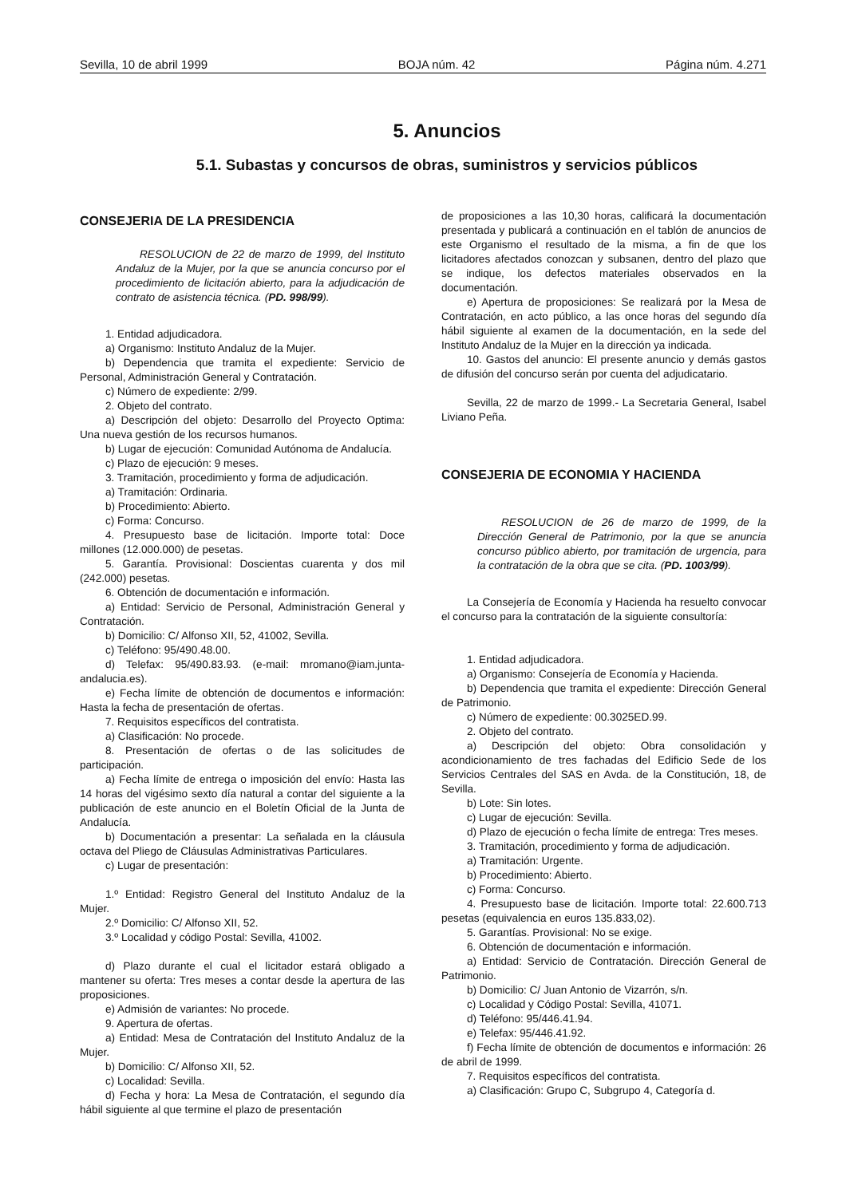Sevilla, 10 de abril 1999 BOJA núm. 42 Página núm. 4.271
5. Anuncios
5.1. Subastas y concursos de obras, suministros y servicios públicos
CONSEJERIA DE LA PRESIDENCIA
RESOLUCION de 22 de marzo de 1999, del Instituto Andaluz de la Mujer, por la que se anuncia concurso por el procedimiento de licitación abierto, para la adjudicación de contrato de asistencia técnica. (PD. 998/99).
1. Entidad adjudicadora.
a) Organismo: Instituto Andaluz de la Mujer.
b) Dependencia que tramita el expediente: Servicio de Personal, Administración General y Contratación.
c) Número de expediente: 2/99.
2. Objeto del contrato.
a) Descripción del objeto: Desarrollo del Proyecto Optima: Una nueva gestión de los recursos humanos.
b) Lugar de ejecución: Comunidad Autónoma de Andalucía.
c) Plazo de ejecución: 9 meses.
3. Tramitación, procedimiento y forma de adjudicación.
a) Tramitación: Ordinaria.
b) Procedimiento: Abierto.
c) Forma: Concurso.
4. Presupuesto base de licitación. Importe total: Doce millones (12.000.000) de pesetas.
5. Garantía. Provisional: Doscientas cuarenta y dos mil (242.000) pesetas.
6. Obtención de documentación e información.
a) Entidad: Servicio de Personal, Administración General y Contratación.
b) Domicilio: C/ Alfonso XII, 52, 41002, Sevilla.
c) Teléfono: 95/490.48.00.
d) Telefax: 95/490.83.93. (e-mail: mromano@iam.junta-andalucia.es).
e) Fecha límite de obtención de documentos e información: Hasta la fecha de presentación de ofertas.
7. Requisitos específicos del contratista.
a) Clasificación: No procede.
8. Presentación de ofertas o de las solicitudes de participación.
a) Fecha límite de entrega o imposición del envío: Hasta las 14 horas del vigésimo sexto día natural a contar del siguiente a la publicación de este anuncio en el Boletín Oficial de la Junta de Andalucía.
b) Documentación a presentar: La señalada en la cláusula octava del Pliego de Cláusulas Administrativas Particulares.
c) Lugar de presentación:
1.º Entidad: Registro General del Instituto Andaluz de la Mujer.
2.º Domicilio: C/ Alfonso XII, 52.
3.º Localidad y código Postal: Sevilla, 41002.
d) Plazo durante el cual el licitador estará obligado a mantener su oferta: Tres meses a contar desde la apertura de las proposiciones.
e) Admisión de variantes: No procede.
9. Apertura de ofertas.
a) Entidad: Mesa de Contratación del Instituto Andaluz de la Mujer.
b) Domicilio: C/ Alfonso XII, 52.
c) Localidad: Sevilla.
d) Fecha y hora: La Mesa de Contratación, el segundo día hábil siguiente al que termine el plazo de presentación
de proposiciones a las 10,30 horas, calificará la documentación presentada y publicará a continuación en el tablón de anuncios de este Organismo el resultado de la misma, a fin de que los licitadores afectados conozcan y subsanen, dentro del plazo que se indique, los defectos materiales observados en la documentación.
e) Apertura de proposiciones: Se realizará por la Mesa de Contratación, en acto público, a las once horas del segundo día hábil siguiente al examen de la documentación, en la sede del Instituto Andaluz de la Mujer en la dirección ya indicada.
10. Gastos del anuncio: El presente anuncio y demás gastos de difusión del concurso serán por cuenta del adjudicatario.
Sevilla, 22 de marzo de 1999.- La Secretaria General, Isabel Liviano Peña.
CONSEJERIA DE ECONOMIA Y HACIENDA
RESOLUCION de 26 de marzo de 1999, de la Dirección General de Patrimonio, por la que se anuncia concurso público abierto, por tramitación de urgencia, para la contratación de la obra que se cita. (PD. 1003/99).
La Consejería de Economía y Hacienda ha resuelto convocar el concurso para la contratación de la siguiente consultoría:
1. Entidad adjudicadora.
a) Organismo: Consejería de Economía y Hacienda.
b) Dependencia que tramita el expediente: Dirección General de Patrimonio.
c) Número de expediente: 00.3025ED.99.
2. Objeto del contrato.
a) Descripción del objeto: Obra consolidación y acondicionamiento de tres fachadas del Edificio Sede de los Servicios Centrales del SAS en Avda. de la Constitución, 18, de Sevilla.
b) Lote: Sin lotes.
c) Lugar de ejecución: Sevilla.
d) Plazo de ejecución o fecha límite de entrega: Tres meses.
3. Tramitación, procedimiento y forma de adjudicación.
a) Tramitación: Urgente.
b) Procedimiento: Abierto.
c) Forma: Concurso.
4. Presupuesto base de licitación. Importe total: 22.600.713 pesetas (equivalencia en euros 135.833,02).
5. Garantías. Provisional: No se exige.
6. Obtención de documentación e información.
a) Entidad: Servicio de Contratación. Dirección General de Patrimonio.
b) Domicilio: C/ Juan Antonio de Vizarrón, s/n.
c) Localidad y Código Postal: Sevilla, 41071.
d) Teléfono: 95/446.41.94.
e) Telefax: 95/446.41.92.
f) Fecha límite de obtención de documentos e información: 26 de abril de 1999.
7. Requisitos específicos del contratista.
a) Clasificación: Grupo C, Subgrupo 4, Categoría d.